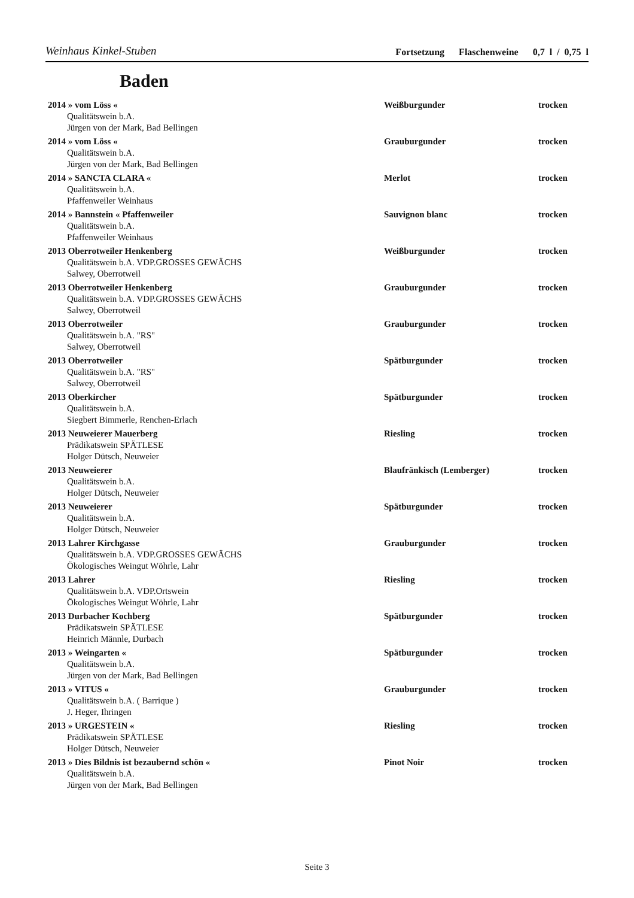Weinhaus Kinkel-Stuben Fortsetzung Flaschenweine 0,7 l / 0,75 l
Baden
| 2014 » vom Löss « | Weißburgunder | trocken |
| Qualitätswein b.A. Jürgen von der Mark, Bad Bellingen | | |
| 2014 » vom Löss « | Grauburgunder | trocken |
| Qualitätswein b.A. Jürgen von der Mark, Bad Bellingen | | |
| 2014 » SANCTA CLARA « | Merlot | trocken |
| Qualitätswein b.A. Pfaffenweiler Weinhaus | | |
| 2014 » Bannstein « Pfaffenweiler | Sauvignon blanc | trocken |
| Qualitätswein b.A. Pfaffenweiler Weinhaus | | |
| 2013 Oberrotweiler Henkenberg | Weißburgunder | trocken |
| Qualitätswein b.A. VDP.GROSSES GEWÄCHS Salwey, Oberrotweil | | |
| 2013 Oberrotweiler Henkenberg | Grauburgunder | trocken |
| Qualitätswein b.A. VDP.GROSSES GEWÄCHS Salwey, Oberrotweil | | |
| 2013 Oberrotweiler | Grauburgunder | trocken |
| Qualitätswein b.A. "RS" Salwey, Oberrotweil | | |
| 2013 Oberrotweiler | Spätburgunder | trocken |
| Qualitätswein b.A. "RS" Salwey, Oberrotweil | | |
| 2013 Oberkircher | Spätburgunder | trocken |
| Qualitätswein b.A. Siegbert Bimmerle, Renchen-Erlach | | |
| 2013 Neuweierer Mauerberg | Riesling | trocken |
| Prädikatswein SPÄTLESE Holger Dütsch, Neuweier | | |
| 2013 Neuweierer | Blaufränkisch (Lemberger) | trocken |
| Qualitätswein b.A. Holger Dütsch, Neuweier | | |
| 2013 Neuweierer | Spätburgunder | trocken |
| Qualitätswein b.A. Holger Dütsch, Neuweier | | |
| 2013 Lahrer Kirchgasse | Grauburgunder | trocken |
| Qualitätswein b.A. VDP.GROSSES GEWÄCHS Ökologisches Weingut Wöhrle, Lahr | | |
| 2013 Lahrer | Riesling | trocken |
| Qualitätswein b.A. VDP.Ortswein Ökologisches Weingut Wöhrle, Lahr | | |
| 2013 Durbacher Kochberg | Spätburgunder | trocken |
| Prädikatswein SPÄTLESE Heinrich Männle, Durbach | | |
| 2013 » Weingarten « | Spätburgunder | trocken |
| Qualitätswein b.A. Jürgen von der Mark, Bad Bellingen | | |
| 2013 » VITUS « | Grauburgunder | trocken |
| Qualitätswein b.A. ( Barrique ) J. Heger, Ihringen | | |
| 2013 » URGESTEIN « | Riesling | trocken |
| Prädikatswein SPÄTLESE Holger Dütsch, Neuweier | | |
| 2013 » Dies Bildnis ist bezaubernd schön « | Pinot Noir | trocken |
| Qualitätswein b.A. Jürgen von der Mark, Bad Bellingen | | |
Seite 3